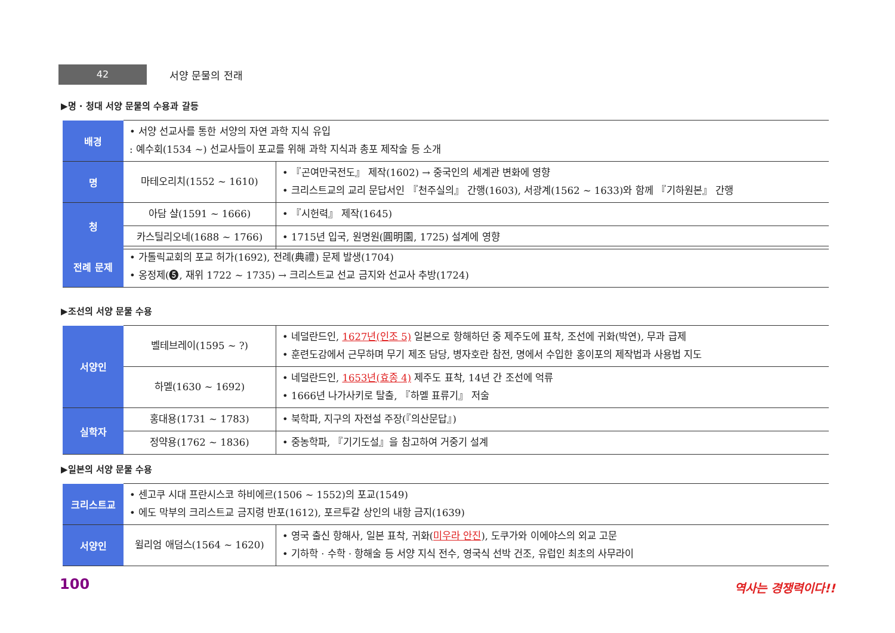42
서양 문물의 전래
▶명 · 청대 서양 문물의 수용과 갈등
| 배경 | • 서양 선교사를 통한 서양의 자연 과학 지식 유입 : 예수회(1534 ~) 선교사들이 포교를 위해 과학 지식과 총포 제작술 등 소개 | |
| 명 | 마테오리치(1552 ~ 1610) | • 『곤여만국전도』 제작(1602) → 중국인의 세계관 변화에 영향 • 크리스트교의 교리 문답서인 『천주실의』 간행(1603), 서광계(1562 ~ 1633)와 함께 『기하원본』 간행 |
| 청 | 아담 샬(1591 ~ 1666) | • 『시헌력』 제작(1645) |
| | 카스틸리오네(1688 ~ 1766) | • 1715년 입국, 원명원(圓明園, 1725) 설계에 영향 |
| 전례 문제 | • 가톨릭교회의 포교 허가(1692), 전례(典禮) 문제 발생(1704) • 옹정제(❺, 재위 1722 ~ 1735) → 크리스트교 선교 금지와 선교사 추방(1724) |
▶조선의 서양 문물 수용
| 서양인 | 벨테브레이(1595 ~ ?) | • 네덜란드인, 1627년(인조 5) 일본으로 항해하던 중 제주도에 표착, 조선에 귀화(박연), 무과 급제 • 훈련도감에서 근무하며 무기 제조 담당, 병자호란 참전, 명에서 수입한 홍이포의 제작법과 사용법 지도 |
| | 하멜(1630 ~ 1692) | • 네덜란드인, 1653년(효종 4) 제주도 표착, 14년 간 조선에 억류 • 1666년 나가사키로 탈출, 『하멜 표류기』 저술 |
| 실학자 | 홍대용(1731 ~ 1783) | • 북학파, 지구의 자전설 주장(『의산문답』) |
| | 정약용(1762 ~ 1836) | • 중농학파, 『기기도설』을 참고하여 거중기 설계 |
▶일본의 서양 문물 수용
| 크리스트교 | • 센고쿠 시대 프란시스코 하비에르(1506 ~ 1552)의 포교(1549) • 에도 막부의 크리스트교 금지령 반포(1612), 포르투갈 상인의 내항 금지(1639) | |
| 서양인 | 윌리엄 애덤스(1564 ~ 1620) | • 영국 출신 항해사, 일본 표착, 귀화( 미우라 안진 ), 도쿠가와 이에야스의 외교 고문 • 기하학 · 수학 · 항해술 등 서양 지식 전수, 영국식 선박 건조, 유럽인 최초의 사무라이 |
100 역사는 경쟁력이다!!